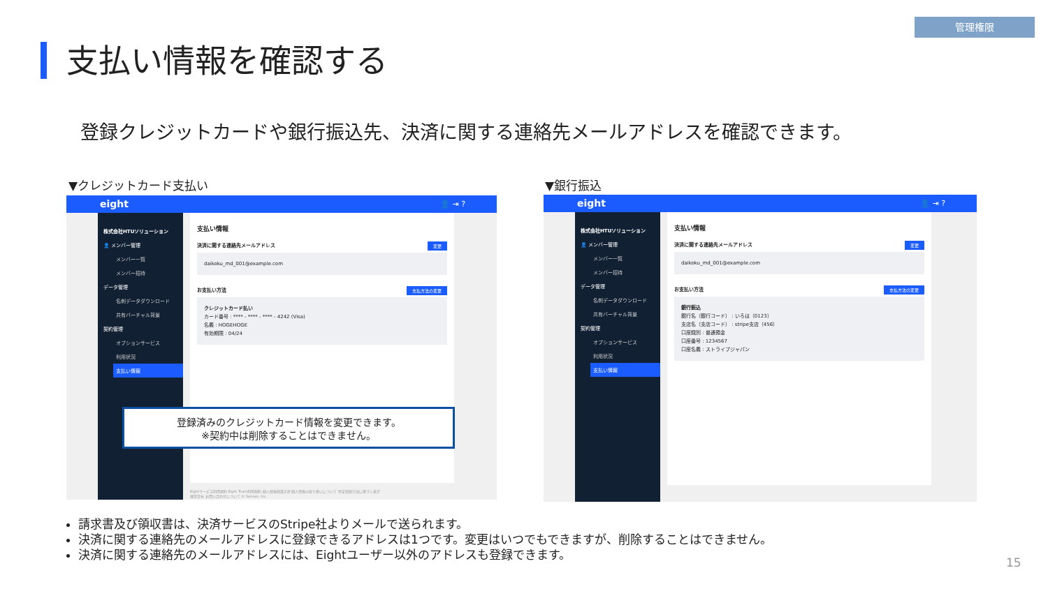管理権限
支払い情報を確認する
登録クレジットカードや銀行振込先、決済に関する連絡先メールアドレスを確認できます。
▼クレジットカード支払い ▼銀行振込
eight 👤 ⇥ ?
株式会社HTUソリューション
👤 メンバー管理
メンバー一覧
メンバー招待
データ管理
名刺データダウンロード
共有バーチャル背景
契約管理
オプションサービス
利用状況
支払い情報
支払い情報
変更 決済に関する連絡先メールアドレス
daikoku_md_001@example.com
支払方法の変更 お支払い方法
クレジットカード払い
カード番号 : **** - **** - **** - 4242 (Visa)
名義 : HOGEHOGE
有効期限 : 04/24
Eightサービス利用規約 Eight Team利用規約 個人情報保護方針 個人情報の取り扱いについて 特定商取引法に基づく表示
運営会社 お問い合わせについて © Sansan, Inc.
登録済みのクレジットカード情報を変更できます。
※契約中は削除することはできません。
eight 👤 ⇥ ?
株式会社HTUソリューション
👤 メンバー管理
メンバー一覧
メンバー招待
データ管理
名刺データダウンロード
共有バーチャル背景
契約管理
オプションサービス
利用状況
支払い情報
支払い情報
変更 決済に関する連絡先メールアドレス
daikoku_md_001@example.com
支払方法の変更 お支払い方法
銀行振込
銀行名（銀行コード） : いろは（0123）
支店名（支店コード） : stripe支店（456）
口座識別 : 普通預金
口座番号 : 1234567
口座名義 : ストライプジャパン
請求書及び領収書は、決済サービスのStripe社よりメールで送られます。
決済に関する連絡先のメールアドレスに登録できるアドレスは1つです。変更はいつでもできますが、削除することはできません。
決済に関する連絡先のメールアドレスには、Eightユーザー以外のアドレスも登録できます。
15